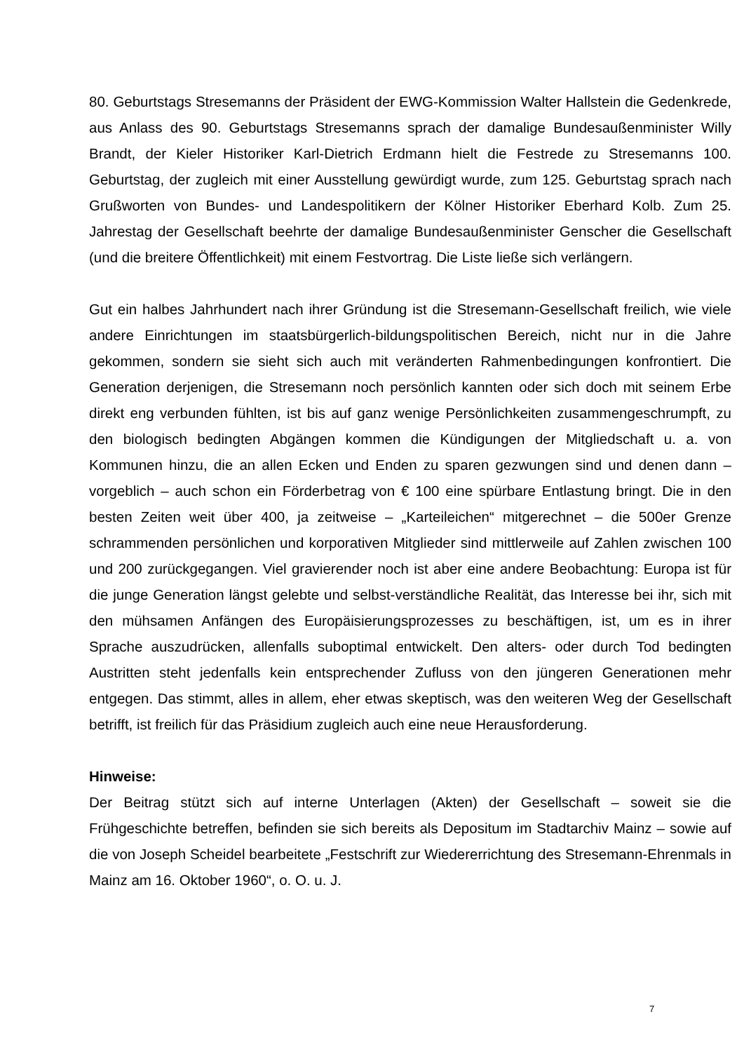80. Geburtstags Stresemanns der Präsident der EWG-Kommission Walter Hallstein die Gedenkrede, aus Anlass des 90. Geburtstags Stresemanns sprach der damalige Bundesaußenminister Willy Brandt, der Kieler Historiker Karl-Dietrich Erdmann hielt die Festrede zu Stresemanns 100. Geburtstag, der zugleich mit einer Ausstellung gewürdigt wurde, zum 125. Geburtstag sprach nach Grußworten von Bundes- und Landespolitikern der Kölner Historiker Eberhard Kolb. Zum 25. Jahrestag der Gesellschaft beehrte der damalige Bundesaußenminister Genscher die Gesellschaft (und die breitere Öffentlichkeit) mit einem Festvortrag. Die Liste ließe sich verlängern.
Gut ein halbes Jahrhundert nach ihrer Gründung ist die Stresemann-Gesellschaft freilich, wie viele andere Einrichtungen im staatsbürgerlich-bildungspolitischen Bereich, nicht nur in die Jahre gekommen, sondern sie sieht sich auch mit veränderten Rahmenbedingungen konfrontiert. Die Generation derjenigen, die Stresemann noch persönlich kannten oder sich doch mit seinem Erbe direkt eng verbunden fühlten, ist bis auf ganz wenige Persönlichkeiten zusammengeschrumpft, zu den biologisch bedingten Abgängen kommen die Kündigungen der Mitgliedschaft u. a. von Kommunen hinzu, die an allen Ecken und Enden zu sparen gezwungen sind und denen dann – vorgeblich – auch schon ein Förderbetrag von € 100 eine spürbare Entlastung bringt. Die in den besten Zeiten weit über 400, ja zeitweise – „Karteileichen“ mitgerechnet – die 500er Grenze schrammenden persönlichen und korporativen Mitglieder sind mittlerweile auf Zahlen zwischen 100 und 200 zurückgegangen. Viel gravierender noch ist aber eine andere Beobachtung: Europa ist für die junge Generation längst gelebte und selbst-verständliche Realität, das Interesse bei ihr, sich mit den mühsamen Anfängen des Europäisierungsprozesses zu beschäftigen, ist, um es in ihrer Sprache auszudrücken, allenfalls suboptimal entwickelt. Den alters- oder durch Tod bedingten Austritten steht jedenfalls kein entsprechender Zufluss von den jüngeren Generationen mehr entgegen. Das stimmt, alles in allem, eher etwas skeptisch, was den weiteren Weg der Gesellschaft betrifft, ist freilich für das Präsidium zugleich auch eine neue Herausforderung.
Hinweise:
Der Beitrag stützt sich auf interne Unterlagen (Akten) der Gesellschaft – soweit sie die Frühgeschichte betreffen, befinden sie sich bereits als Depositum im Stadtarchiv Mainz – sowie auf die von Joseph Scheidel bearbeitete „Festschrift zur Wiedererrichtung des Stresemann-Ehrenmals in Mainz am 16. Oktober 1960“, o. O. u. J.
7